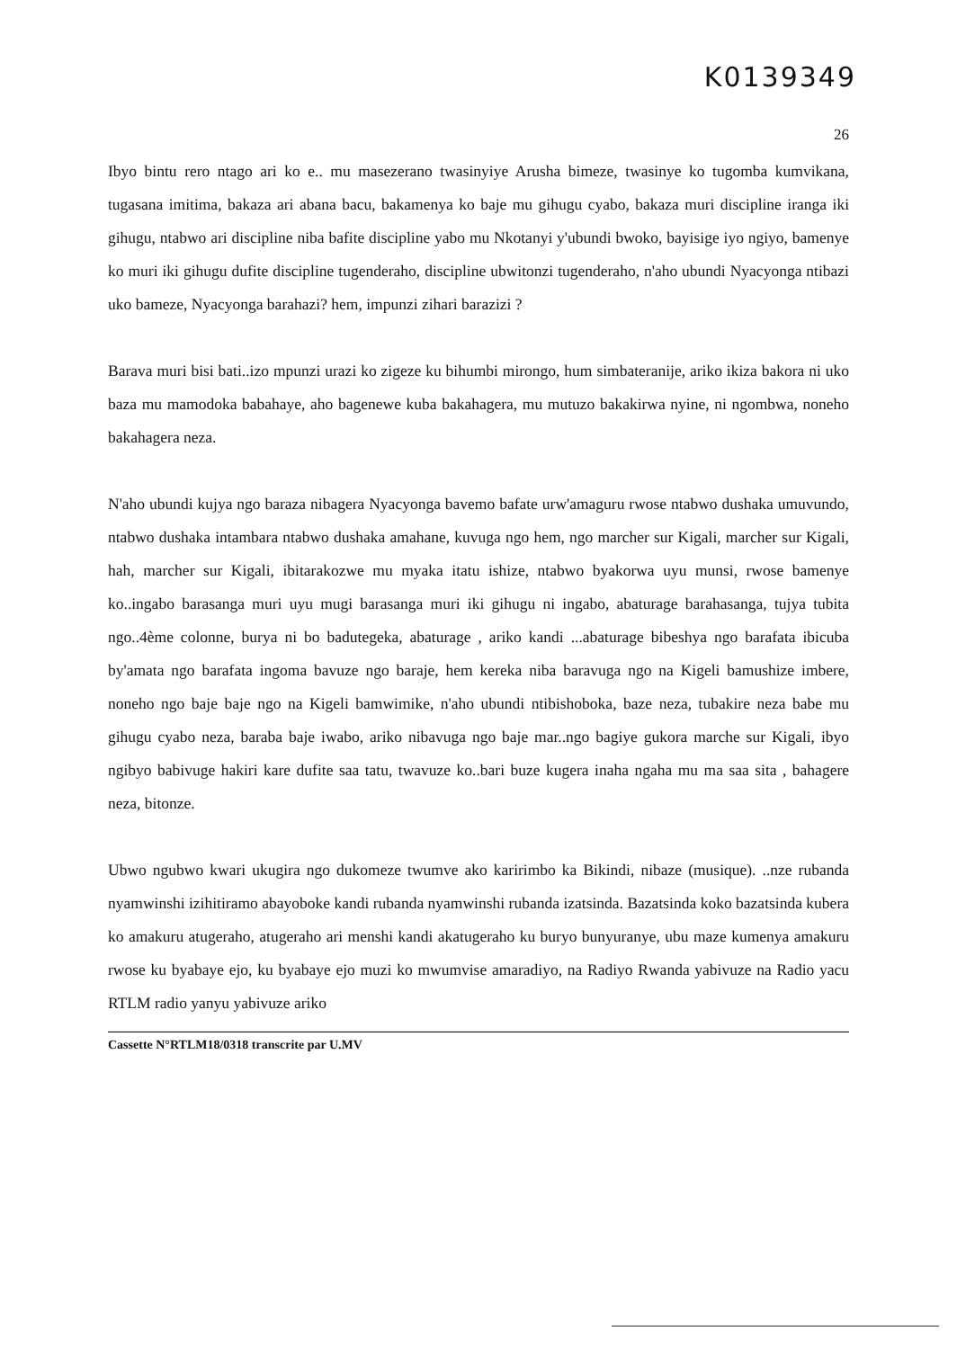K0139349
26
Ibyo bintu rero ntago ari ko e.. mu masezerano twasinyiye Arusha bimeze, twasinye ko tugomba kumvikana, tugasana imitima, bakaza ari abana bacu, bakamenya ko baje mu gihugu cyabo, bakaza muri discipline iranga iki gihugu, ntabwo ari discipline niba bafite discipline yabo mu Nkotanyi y'ubundi bwoko, bayisige iyo ngiyo, bamenye ko muri iki gihugu dufite discipline tugenderaho, discipline ubwitonzi tugenderaho, n'aho ubundi Nyacyonga ntibazi uko bameze, Nyacyonga barahazi? hem, impunzi zihari barazizi ?
Barava muri bisi bati..izo mpunzi urazi ko zigeze ku bihumbi mirongo, hum simbateranije, ariko ikiza bakora ni uko baza mu mamodoka babahaye, aho bagenewe kuba bakahagera, mu mutuzo bakakirwa nyine, ni ngombwa, noneho bakahagera neza.
N'aho ubundi kujya ngo baraza nibagera Nyacyonga bavemo bafate urw'amaguru rwose ntabwo dushaka umuvundo, ntabwo dushaka intambara ntabwo dushaka amahane, kuvuga ngo hem, ngo marcher sur Kigali, marcher sur Kigali, hah, marcher sur Kigali, ibitarakozwe mu myaka itatu ishize, ntabwo byakorwa uyu munsi, rwose bamenye ko..ingabo barasanga muri uyu mugi barasanga muri iki gihugu ni ingabo, abaturage barahasanga, tujya tubita ngo..4ème colonne, burya ni bo badutegeka, abaturage , ariko kandi ...abaturage bibeshya ngo barafata ibicuba by'amata ngo barafata ingoma bavuze ngo baraje, hem kereka niba baravuga ngo na Kigeli bamushize imbere, noneho ngo baje baje ngo na Kigeli bamwimike, n'aho ubundi ntibishoboka, baze neza, tubakire neza babe mu gihugu cyabo neza, baraba baje iwabo, ariko nibavuga ngo baje mar..ngo bagiye gukora marche sur Kigali, ibyo ngibyo babivuge hakiri kare dufite saa tatu, twavuze ko..bari buze kugera inaha ngaha mu ma saa sita , bahagere neza, bitonze.
Ubwo ngubwo kwari ukugira ngo dukomeze twumve ako karirimbo ka Bikindi, nibaze (musique). ..nze rubanda nyamwinshi izihitiramo abayoboke kandi rubanda nyamwinshi rubanda izatsinda. Bazatsinda koko bazatsinda kubera ko amakuru atugeraho, atugeraho ari menshi kandi akatugeraho ku buryo bunyuranye, ubu maze kumenya amakuru rwose ku byabaye ejo, ku byabaye ejo muzi ko mwumvise amaradiyo, na Radiyo Rwanda yabivuze na Radio yacu RTLM radio yanyu yabivuze ariko
Cassette N°RTLM18/0318 transcrite par U.MV